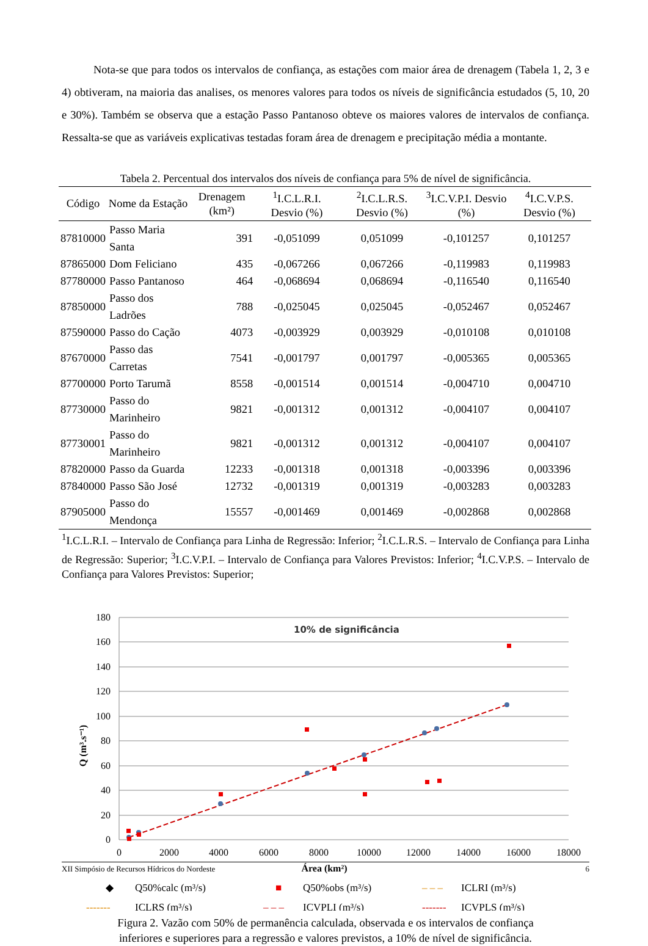Nota-se que para todos os intervalos de confiança, as estações com maior área de drenagem (Tabela 1, 2, 3 e 4) obtiveram, na maioria das analises, os menores valores para todos os níveis de significância estudados (5, 10, 20 e 30%). Também se observa que a estação Passo Pantanoso obteve os maiores valores de intervalos de confiança. Ressalta-se que as variáveis explicativas testadas foram área de drenagem e precipitação média a montante.
Tabela 2. Percentual dos intervalos dos níveis de confiança para 5% de nível de significância.
| Código | Nome da Estação | Drenagem (km²) | <sup>1</sup> I.C.L.R.I. Desvio (%) | <sup>2</sup> I.C.L.R.S. Desvio (%) | <sup>3</sup> I.C.V.P.I. Desvio (%) | <sup>4</sup> I.C.V.P.S. Desvio (%) |
| --- | --- | --- | --- | --- | --- | --- |
| 87810000 | Passo Maria Santa | 391 | -0,051099 | 0,051099 | -0,101257 | 0,101257 |
| 87865000 | Dom Feliciano | 435 | -0,067266 | 0,067266 | -0,119983 | 0,119983 |
| 87780000 | Passo Pantanoso | 464 | -0,068694 | 0,068694 | -0,116540 | 0,116540 |
| 87850000 | Passo dos Ladrões | 788 | -0,025045 | 0,025045 | -0,052467 | 0,052467 |
| 87590000 | Passo do Cação | 4073 | -0,003929 | 0,003929 | -0,010108 | 0,010108 |
| 87670000 | Passo das Carretas | 7541 | -0,001797 | 0,001797 | -0,005365 | 0,005365 |
| 87700000 | Porto Tarumã | 8558 | -0,001514 | 0,001514 | -0,004710 | 0,004710 |
| 87730000 | Passo do Marinheiro | 9821 | -0,001312 | 0,001312 | -0,004107 | 0,004107 |
| 87730001 | Passo do Marinheiro | 9821 | -0,001312 | 0,001312 | -0,004107 | 0,004107 |
| 87820000 | Passo da Guarda | 12233 | -0,001318 | 0,001318 | -0,003396 | 0,003396 |
| 87840000 | Passo São José | 12732 | -0,001319 | 0,001319 | -0,003283 | 0,003283 |
| 87905000 | Passo do Mendonça | 15557 | -0,001469 | 0,001469 | -0,002868 | 0,002868 |
<sup>1</sup> I.C.L.R.I. – Intervalo de Confiança para Linha de Regressão: Inferior; <sup>2</sup>I.C.L.R.S. – Intervalo de Confiança para Linha de Regressão: Superior; <sup>3</sup>I.C.V.P.I. – Intervalo de Confiança para Valores Previstos: Inferior; <sup>4</sup>I.C.V.P.S. – Intervalo de Confiança para Valores Previstos: Superior;
180
160
140
120
100
80
60
40
20
0
0
2000
4000
6000
8000
10000
12000
14000
16000
18000
Área (km²)
10% de significância
Q (m³.s⁻¹)
◆
Q50%calc (m³/s)
■
Q50%obs (m³/s)
– – –
ICLRI (m³/s)
-------
ICLRS (m³/s)
– – –
ICVPLI (m³/s)
-------
ICVPLS (m³/s)
Figura 2. Vazão com 50% de permanência calculada, observada e os intervalos de confiança
inferiores e superiores para a regressão e valores previstos, a 10% de nível de significância.
XII Simpósio de Recursos Hídricos do Nordeste 6